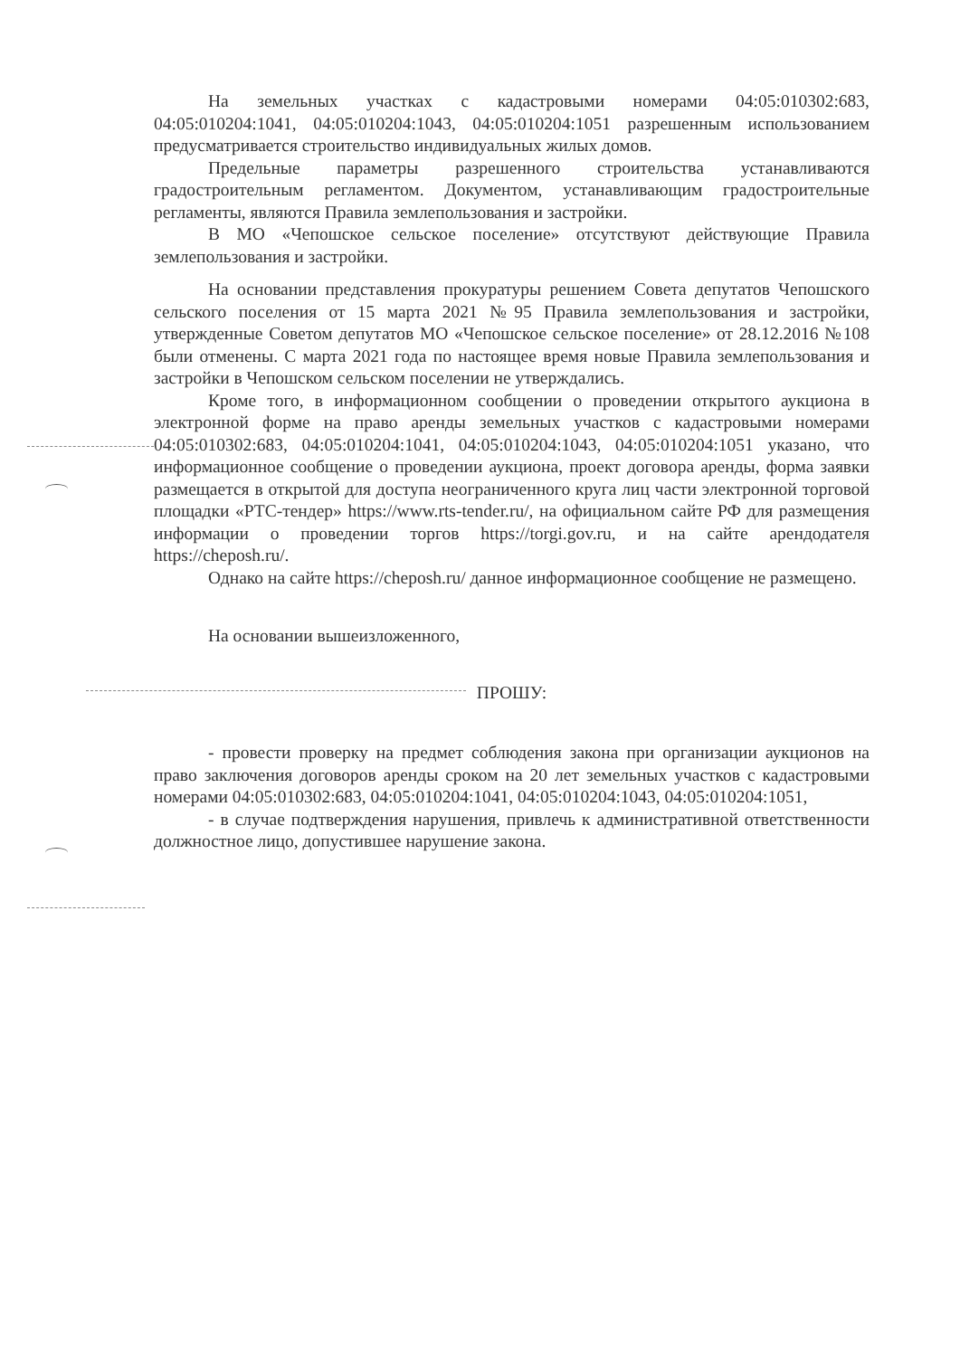На земельных участках с кадастровыми номерами 04:05:010302:683, 04:05:010204:1041, 04:05:010204:1043, 04:05:010204:1051 разрешенным использованием предусматривается строительство индивидуальных жилых домов.
Предельные параметры разрешенного строительства устанавливаются градостроительным регламентом. Документом, устанавливающим градостроительные регламенты, являются Правила землепользования и застройки.
В МО «Чепошское сельское поселение» отсутствуют действующие Правила землепользования и застройки.
На основании представления прокуратуры решением Совета депутатов Чепошского сельского поселения от 15 марта 2021 №95 Правила землепользования и застройки, утвержденные Советом депутатов МО «Чепошское сельское поселение» от 28.12.2016 №108 были отменены. С марта 2021 года по настоящее время новые Правила землепользования и застройки в Чепошском сельском поселении не утверждались.
Кроме того, в информационном сообщении о проведении открытого аукциона в электронной форме на право аренды земельных участков с кадастровыми номерами 04:05:010302:683, 04:05:010204:1041, 04:05:010204:1043, 04:05:010204:1051 указано, что информационное сообщение о проведении аукциона, проект договора аренды, форма заявки размещается в открытой для доступа неограниченного круга лиц части электронной торговой площадки «РТС-тендер» https://www.rts-tender.ru/, на официальном сайте РФ для размещения информации о проведении торгов https://torgi.gov.ru, и на сайте арендодателя https://cheposh.ru/.
Однако на сайте https://cheposh.ru/ данное информационное сообщение не размещено.
На основании вышеизложенного,
ПРОШУ:
- провести проверку на предмет соблюдения закона при организации аукционов на право заключения договоров аренды сроком на 20 лет земельных участков с кадастровыми номерами 04:05:010302:683, 04:05:010204:1041, 04:05:010204:1043, 04:05:010204:1051,
- в случае подтверждения нарушения, привлечь к административной ответственности должностное лицо, допустившее нарушение закона.